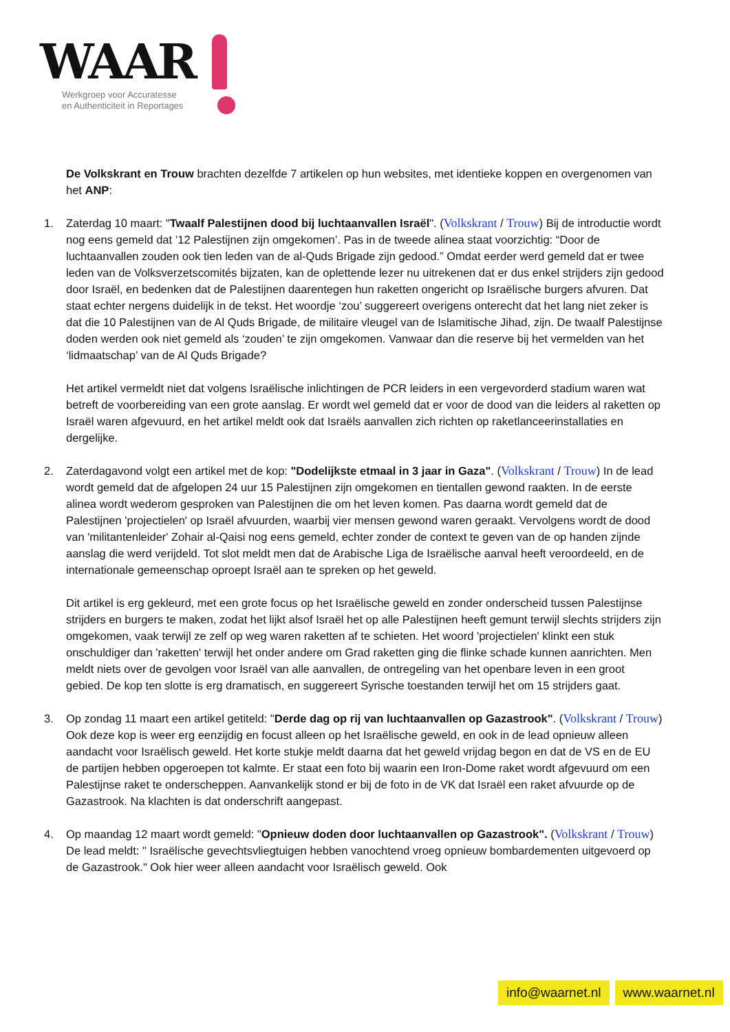WAAR
Werkgroep voor Accuratesse
en Authenticiteit in Reportages
De Volkskrant en Trouw brachten dezelfde 7 artikelen op hun websites, met identieke koppen en overgenomen van het ANP:
1. Zaterdag 10 maart: "Twaalf Palestijnen dood bij luchtaanvallen Israël". (Volkskrant / Trouw) Bij de introductie wordt nog eens gemeld dat ’12 Palestijnen zijn omgekomen’. Pas in de tweede alinea staat voorzichtig: “Door de luchtaanvallen zouden ook tien leden van de al-Quds Brigade zijn gedood.” Omdat eerder werd gemeld dat er twee leden van de Volksverzetscomités bijzaten, kan de oplettende lezer nu uitrekenen dat er dus enkel strijders zijn gedood door Israël, en bedenken dat de Palestijnen daarentegen hun raketten ongericht op Israëlische burgers afvuren. Dat staat echter nergens duidelijk in de tekst. Het woordje ‘zou’ suggereert overigens onterecht dat het lang niet zeker is dat die 10 Palestijnen van de Al Quds Brigade, de militaire vleugel van de Islamitische Jihad, zijn. De twaalf Palestijnse doden werden ook niet gemeld als ‘zouden’ te zijn omgekomen. Vanwaar dan die reserve bij het vermelden van het ‘lidmaatschap’ van de Al Quds Brigade?
Het artikel vermeldt niet dat volgens Israëlische inlichtingen de PCR leiders in een vergevorderd stadium waren wat betreft de voorbereiding van een grote aanslag. Er wordt wel gemeld dat er voor de dood van die leiders al raketten op Israël waren afgevuurd, en het artikel meldt ook dat Israëls aanvallen zich richten op raketlanceerinstallaties en dergelijke.
2. Zaterdagavond volgt een artikel met de kop: "Dodelijkste etmaal in 3 jaar in Gaza". (Volkskrant / Trouw) In de lead wordt gemeld dat de afgelopen 24 uur 15 Palestijnen zijn omgekomen en tientallen gewond raakten. In de eerste alinea wordt wederom gesproken van Palestijnen die om het leven komen. Pas daarna wordt gemeld dat de Palestijnen 'projectielen' op Israël afvuurden, waarbij vier mensen gewond waren geraakt. Vervolgens wordt de dood van 'militantenleider' Zohair al-Qaisi nog eens gemeld, echter zonder de context te geven van de op handen zijnde aanslag die werd verijdeld. Tot slot meldt men dat de Arabische Liga de Israëlische aanval heeft veroordeeld, en de internationale gemeenschap oproept Israël aan te spreken op het geweld.
Dit artikel is erg gekleurd, met een grote focus op het Israëlische geweld en zonder onderscheid tussen Palestijnse strijders en burgers te maken, zodat het lijkt alsof Israël het op alle Palestijnen heeft gemunt terwijl slechts strijders zijn omgekomen, vaak terwijl ze zelf op weg waren raketten af te schieten. Het woord 'projectielen' klinkt een stuk onschuldiger dan 'raketten' terwijl het onder andere om Grad raketten ging die flinke schade kunnen aanrichten. Men meldt niets over de gevolgen voor Israël van alle aanvallen, de ontregeling van het openbare leven in een groot gebied. De kop ten slotte is erg dramatisch, en suggereert Syrische toestanden terwijl het om 15 strijders gaat.
3. Op zondag 11 maart een artikel getiteld: "Derde dag op rij van luchtaanvallen op Gazastrook". (Volkskrant / Trouw) Ook deze kop is weer erg eenzijdig en focust alleen op het Israëlische geweld, en ook in de lead opnieuw alleen aandacht voor Israëlisch geweld. Het korte stukje meldt daarna dat het geweld vrijdag begon en dat de VS en de EU de partijen hebben opgeroepen tot kalmte. Er staat een foto bij waarin een Iron-Dome raket wordt afgevuurd om een Palestijnse raket te onderscheppen. Aanvankelijk stond er bij de foto in de VK dat Israël een raket afvuurde op de Gazastrook. Na klachten is dat onderschrift aangepast.
4. Op maandag 12 maart wordt gemeld: "Opnieuw doden door luchtaanvallen op Gazastrook". (Volkskrant / Trouw) De lead meldt: " Israëlische gevechtsvliegtuigen hebben vanochtend vroeg opnieuw bombardementen uitgevoerd op de Gazastrook." Ook hier weer alleen aandacht voor Israëlisch geweld. Ook
info@waarnet.nl www.waarnet.nl